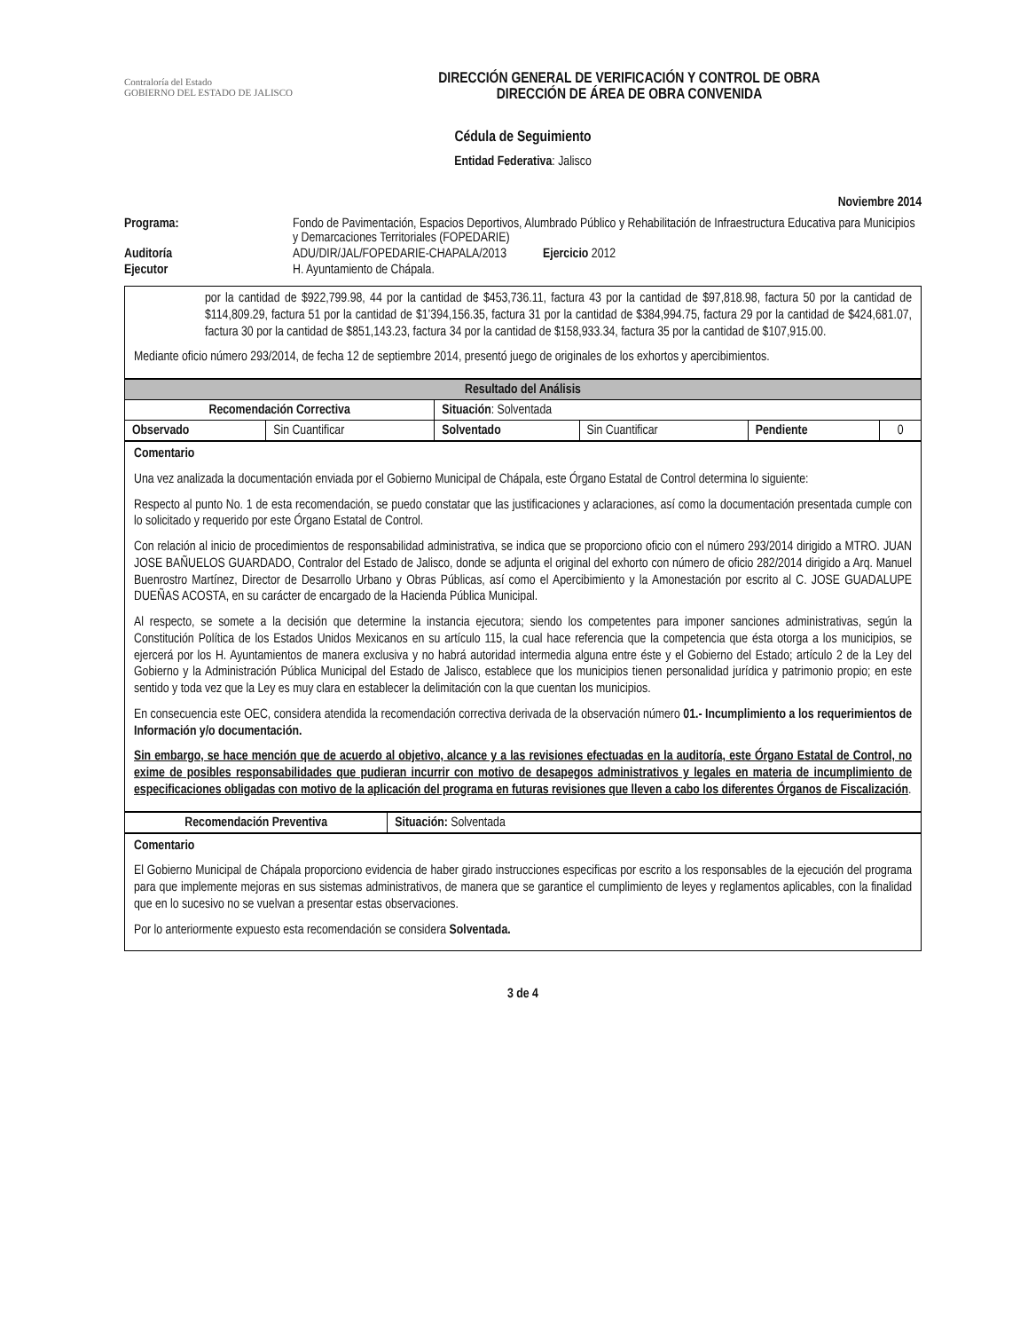Contraloría del Estado
GOBIERNO DEL ESTADO DE JALISCO
DIRECCIÓN GENERAL DE VERIFICACIÓN Y CONTROL DE OBRA
DIRECCIÓN DE ÁREA DE OBRA CONVENIDA
Cédula de Seguimiento
Entidad Federativa: Jalisco
Noviembre 2014
Programa:
Fondo de Pavimentación, Espacios Deportivos, Alumbrado Público y Rehabilitación de Infraestructura Educativa para Municipios y Demarcaciones Territoriales (FOPEDARIE)
Auditoría
ADU/DIR/JAL/FOPEDARIE-CHAPALA/2013 Ejercicio 2012
Ejecutor
H. Ayuntamiento de Chápala.
por la cantidad de $922,799.98, 44 por la cantidad de $453,736.11, factura 43 por la cantidad de $97,818.98, factura 50 por la cantidad de $114,809.29, factura 51 por la cantidad de $1’394,156.35, factura 31 por la cantidad de $384,994.75, factura 29 por la cantidad de $424,681.07, factura 30 por la cantidad de $851,143.23, factura 34 por la cantidad de $158,933.34, factura 35 por la cantidad de $107,915.00.
Mediante oficio número 293/2014, de fecha 12 de septiembre 2014, presentó juego de originales de los exhortos y apercibimientos.
| Resultado del Análisis | | | | | |
| Recomendación Correctiva | | Situación : Solventada | | | |
| Observado | Sin Cuantificar | Solventado | Sin Cuantificar | Pendiente | 0 |
Comentario
Una vez analizada la documentación enviada por el Gobierno Municipal de Chápala, este Órgano Estatal de Control determina lo siguiente:
Respecto al punto No. 1 de esta recomendación, se puedo constatar que las justificaciones y aclaraciones, así como la documentación presentada cumple con lo solicitado y requerido por este Órgano Estatal de Control.
Con relación al inicio de procedimientos de responsabilidad administrativa, se indica que se proporciono oficio con el número 293/2014 dirigido a MTRO. JUAN JOSE BAÑUELOS GUARDADO, Contralor del Estado de Jalisco, donde se adjunta el original del exhorto con número de oficio 282/2014 dirigido a Arq. Manuel Buenrostro Martínez, Director de Desarrollo Urbano y Obras Públicas, así como el Apercibimiento y la Amonestación por escrito al C. JOSE GUADALUPE DUEÑAS ACOSTA, en su carácter de encargado de la Hacienda Pública Municipal.
Al respecto, se somete a la decisión que determine la instancia ejecutora; siendo los competentes para imponer sanciones administrativas, según la Constitución Política de los Estados Unidos Mexicanos en su artículo 115, la cual hace referencia que la competencia que ésta otorga a los municipios, se ejercerá por los H. Ayuntamientos de manera exclusiva y no habrá autoridad intermedia alguna entre éste y el Gobierno del Estado; artículo 2 de la Ley del Gobierno y la Administración Pública Municipal del Estado de Jalisco, establece que los municipios tienen personalidad jurídica y patrimonio propio; en este sentido y toda vez que la Ley es muy clara en establecer la delimitación con la que cuentan los municipios.
En consecuencia este OEC, considera atendida la recomendación correctiva derivada de la observación número 01.- Incumplimiento a los requerimientos de Información y/o documentación.
Sin embargo, se hace mención que de acuerdo al objetivo, alcance y a las revisiones efectuadas en la auditoría, este Órgano Estatal de Control, no exime de posibles responsabilidades que pudieran incurrir con motivo de desapegos administrativos y legales en materia de incumplimiento de especificaciones obligadas con motivo de la aplicación del programa en futuras revisiones que lleven a cabo los diferentes Órganos de Fiscalización.
| Recomendación Preventiva | Situación: Solventada |
Comentario
El Gobierno Municipal de Chápala proporciono evidencia de haber girado instrucciones especificas por escrito a los responsables de la ejecución del programa para que implemente mejoras en sus sistemas administrativos, de manera que se garantice el cumplimiento de leyes y reglamentos aplicables, con la finalidad que en lo sucesivo no se vuelvan a presentar estas observaciones.
Por lo anteriormente expuesto esta recomendación se considera Solventada.
3 de 4